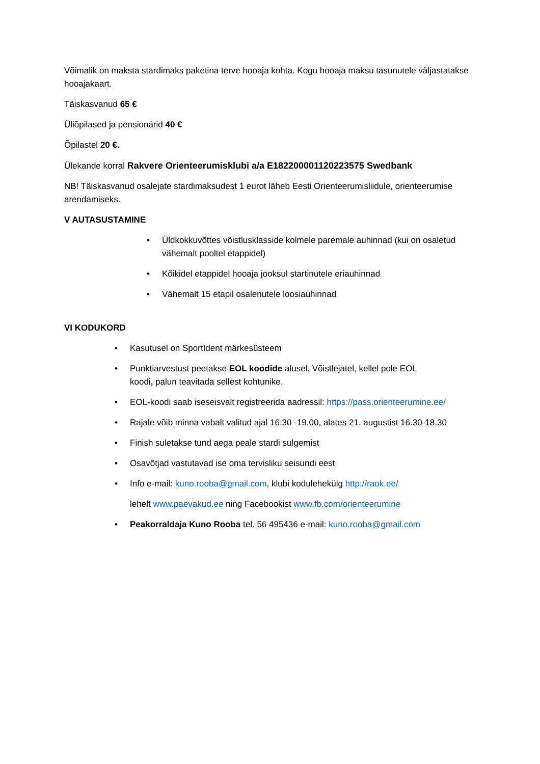Võimalik on maksta stardimaks paketina terve hooaja kohta. Kogu hooaja maksu tasunutele väljastatakse hooajakaart.
Täiskasvanud 65 €
Üliõpilased ja pensionärid 40 €
Õpilastel 20 €.
Ülekande korral Rakvere Orienteerumisklubi a/a E182200001120223575 Swedbank
NB! Täiskasvanud osalejate stardimaksudest 1 eurot läheb Eesti Orienteerumisliidule, orienteerumise arendamiseks.
V AUTASUSTAMINE
• Üldkokkuvõttes võistlusklasside kolmele paremale auhinnad (kui on osaletud vähemalt pooltel etappidel)
• Kõikidel etappidel hooaja jooksul startinutele eriauhinnad
• Vähemalt 15 etapil osalenutele loosiauhinnad
VI KODUKORD
• Kasutusel on SportIdent märkesüsteem
• Punktiarvestust peetakse EOL koodide alusel. Võistlejatel, kellel pole EOL
koodi, palun teavitada sellest kohtunike.
• EOL-koodi saab iseseisvalt registreerida aadressil: https://pass.orienteerumine.ee/
• Rajale võib minna vabalt valitud ajal 16.30 -19.00, alates 21. augustist 16.30-18.30
• Finish suletakse tund aega peale stardi sulgemist
• Osavõtjad vastutavad ise oma tervisliku seisundi eest
• Info e-mail: kuno.rooba@gmail.com, klubi kodulehekülg http://raok.ee/
lehelt www.paevakud.ee ning Facebookist www.fb.com/orienteerumine
• Peakorraldaja Kuno Rooba tel. 56 495436 e-mail: kuno.rooba@gmail.com